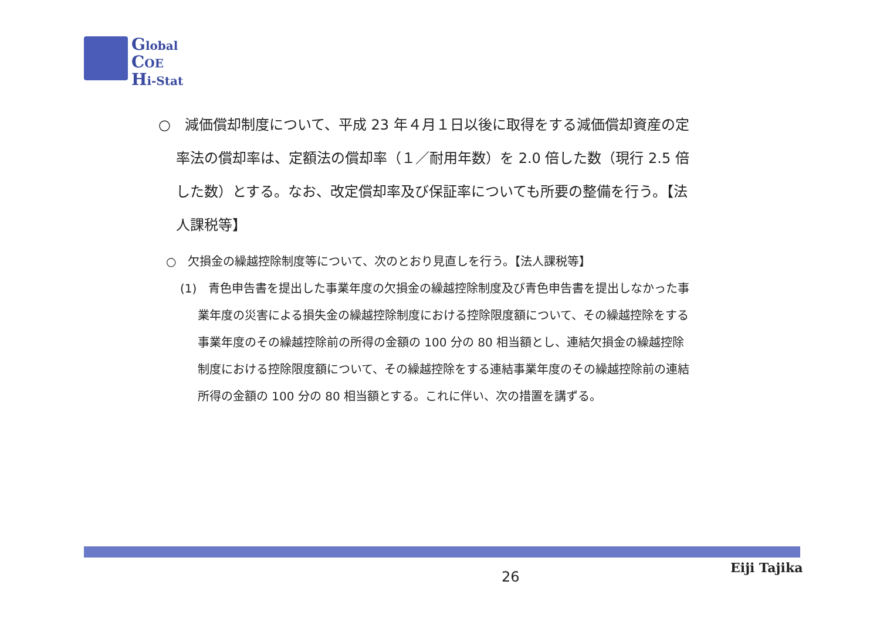Global
COE
Hi-Stat
○　減価償却制度について、平成 23 年４月１日以後に取得をする減価償却資産の定率法の償却率は、定額法の償却率（１／耐用年数）を 2.0 倍した数（現行 2.5 倍した数）とする。なお、改定償却率及び保証率についても所要の整備を行う。【法人課税等】
○　欠損金の繰越控除制度等について、次のとおり見直しを行う。【法人課税等】
(1)　青色申告書を提出した事業年度の欠損金の繰越控除制度及び青色申告書を提出しなかった事業年度の災害による損失金の繰越控除制度における控除限度額について、その繰越控除をする事業年度のその繰越控除前の所得の金額の 100 分の 80 相当額とし、連結欠損金の繰越控除制度における控除限度額について、その繰越控除をする連結事業年度のその繰越控除前の連結所得の金額の 100 分の 80 相当額とする。これに伴い、次の措置を講ずる。
26
Eiji Tajika